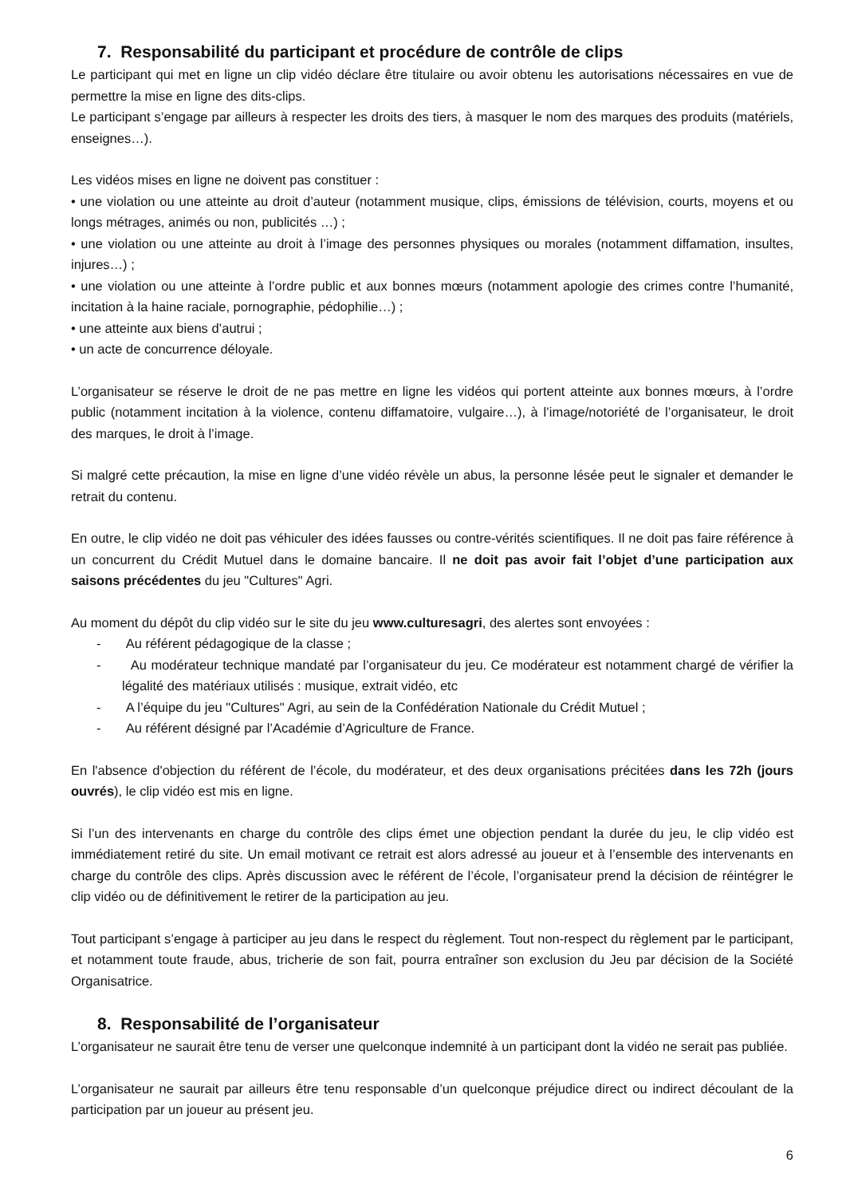7. Responsabilité du participant et procédure de contrôle de clips
Le participant qui met en ligne un clip vidéo déclare être titulaire ou avoir obtenu les autorisations nécessaires en vue de permettre la mise en ligne des dits-clips.
Le participant s’engage par ailleurs à respecter les droits des tiers, à masquer le nom des marques des produits (matériels, enseignes…).
Les vidéos mises en ligne ne doivent pas constituer :
• une violation ou une atteinte au droit d’auteur (notamment musique, clips, émissions de télévision, courts, moyens et ou longs métrages, animés ou non, publicités …) ;
• une violation ou une atteinte au droit à l’image des personnes physiques ou morales (notamment diffamation, insultes, injures…) ;
• une violation ou une atteinte à l’ordre public et aux bonnes mœurs (notamment apologie des crimes contre l’humanité, incitation à la haine raciale, pornographie, pédophilie…) ;
• une atteinte aux biens d’autrui ;
• un acte de concurrence déloyale.
L’organisateur se réserve le droit de ne pas mettre en ligne les vidéos qui portent atteinte aux bonnes mœurs, à l’ordre public (notamment incitation à la violence, contenu diffamatoire, vulgaire…), à l’image/notoriété de l’organisateur, le droit des marques, le droit à l’image.
Si malgré cette précaution, la mise en ligne d’une vidéo révèle un abus, la personne lésée peut le signaler et demander le retrait du contenu.
En outre, le clip vidéo ne doit pas véhiculer des idées fausses ou contre-vérités scientifiques. Il ne doit pas faire référence à un concurrent du Crédit Mutuel dans le domaine bancaire. Il ne doit pas avoir fait l’objet d’une participation aux saisons précédentes du jeu "Cultures" Agri.
Au moment du dépôt du clip vidéo sur le site du jeu www.culturesagri, des alertes sont envoyées :
- Au référent pédagogique de la classe ;
- Au modérateur technique mandaté par l’organisateur du jeu. Ce modérateur est notamment chargé de vérifier la légalité des matériaux utilisés : musique, extrait vidéo, etc
- A l’équipe du jeu "Cultures" Agri, au sein de la Confédération Nationale du Crédit Mutuel ;
- Au référent désigné par l’Académie d’Agriculture de France.
En l'absence d'objection du référent de l’école, du modérateur, et des deux organisations précitées dans les 72h (jours ouvrés), le clip vidéo est mis en ligne.
Si l’un des intervenants en charge du contrôle des clips émet une objection pendant la durée du jeu, le clip vidéo est immédiatement retiré du site. Un email motivant ce retrait est alors adressé au joueur et à l’ensemble des intervenants en charge du contrôle des clips. Après discussion avec le référent de l’école, l’organisateur prend la décision de réintégrer le clip vidéo ou de définitivement le retirer de la participation au jeu.
Tout participant s’engage à participer au jeu dans le respect du règlement. Tout non-respect du règlement par le participant, et notamment toute fraude, abus, tricherie de son fait, pourra entraîner son exclusion du Jeu par décision de la Société Organisatrice.
8. Responsabilité de l’organisateur
L’organisateur ne saurait être tenu de verser une quelconque indemnité à un participant dont la vidéo ne serait pas publiée.
L’organisateur ne saurait par ailleurs être tenu responsable d’un quelconque préjudice direct ou indirect découlant de la participation par un joueur au présent jeu.
6